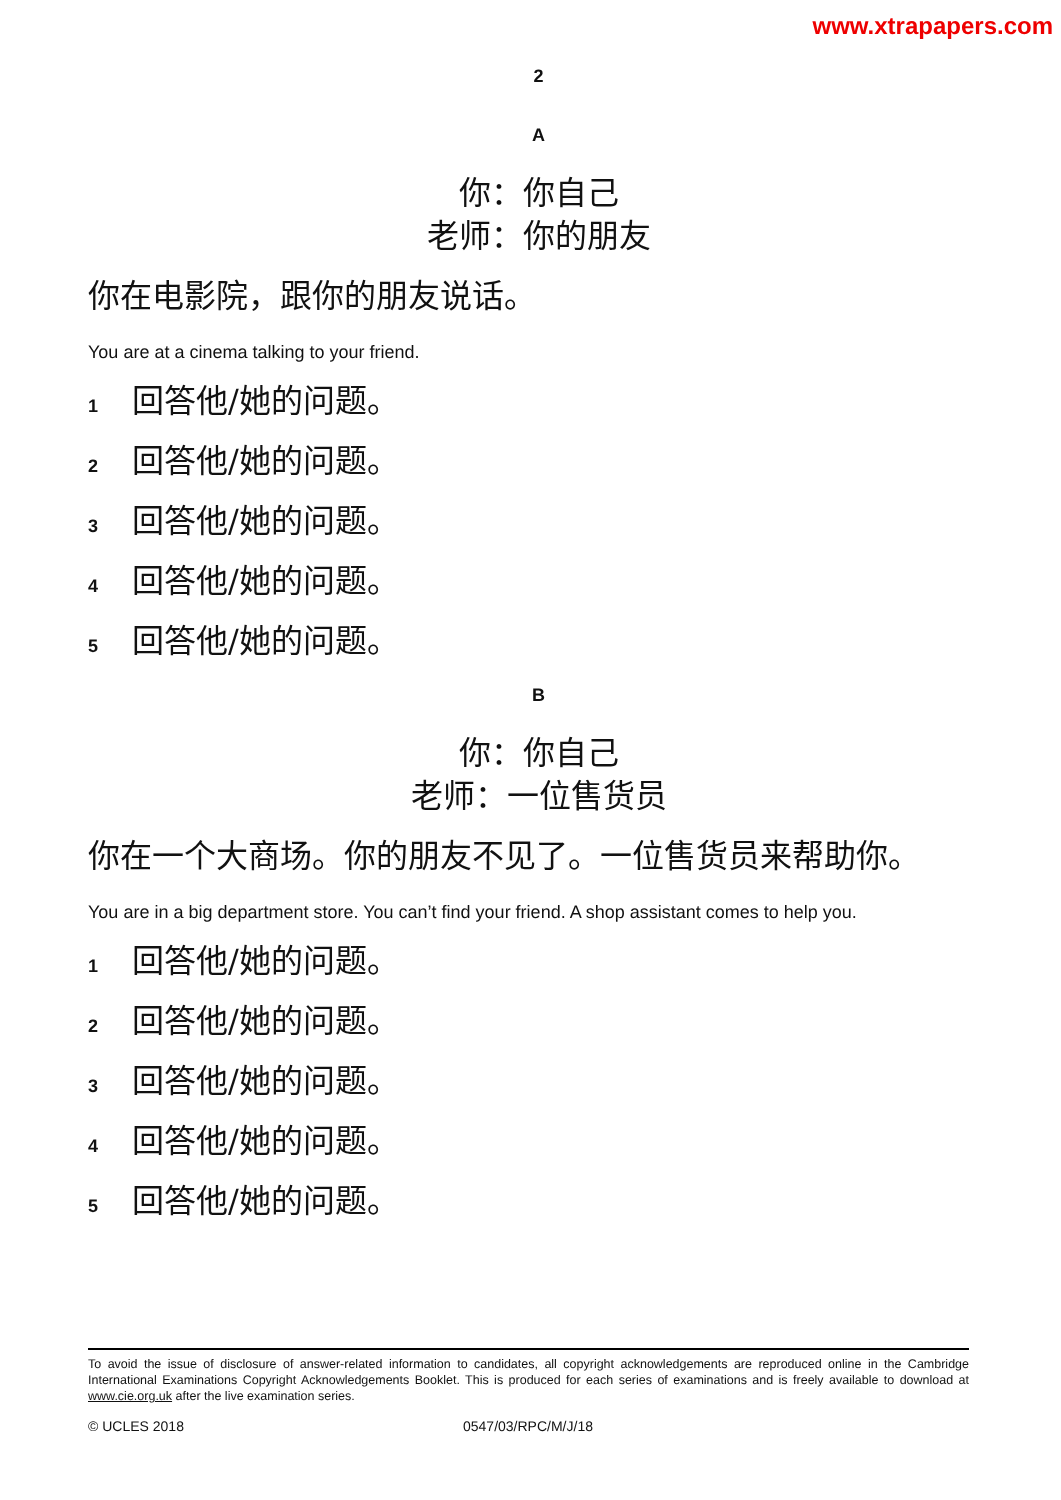www.xtrapapers.com
2
A
你：你自己
老师：你的朋友
你在电影院，跟你的朋友说话。
You are at a cinema talking to your friend.
1 回答他/她的问题。
2 回答他/她的问题。
3 回答他/她的问题。
4 回答他/她的问题。
5 回答他/她的问题。
B
你：你自己
老师：一位售货员
你在一个大商场。你的朋友不见了。一位售货员来帮助你。
You are in a big department store. You can’t find your friend. A shop assistant comes to help you.
1 回答他/她的问题。
2 回答他/她的问题。
3 回答他/她的问题。
4 回答他/她的问题。
5 回答他/她的问题。
To avoid the issue of disclosure of answer-related information to candidates, all copyright acknowledgements are reproduced online in the Cambridge International Examinations Copyright Acknowledgements Booklet. This is produced for each series of examinations and is freely available to download at www.cie.org.uk after the live examination series.
© UCLES 2018 0547/03/RPC/M/J/18